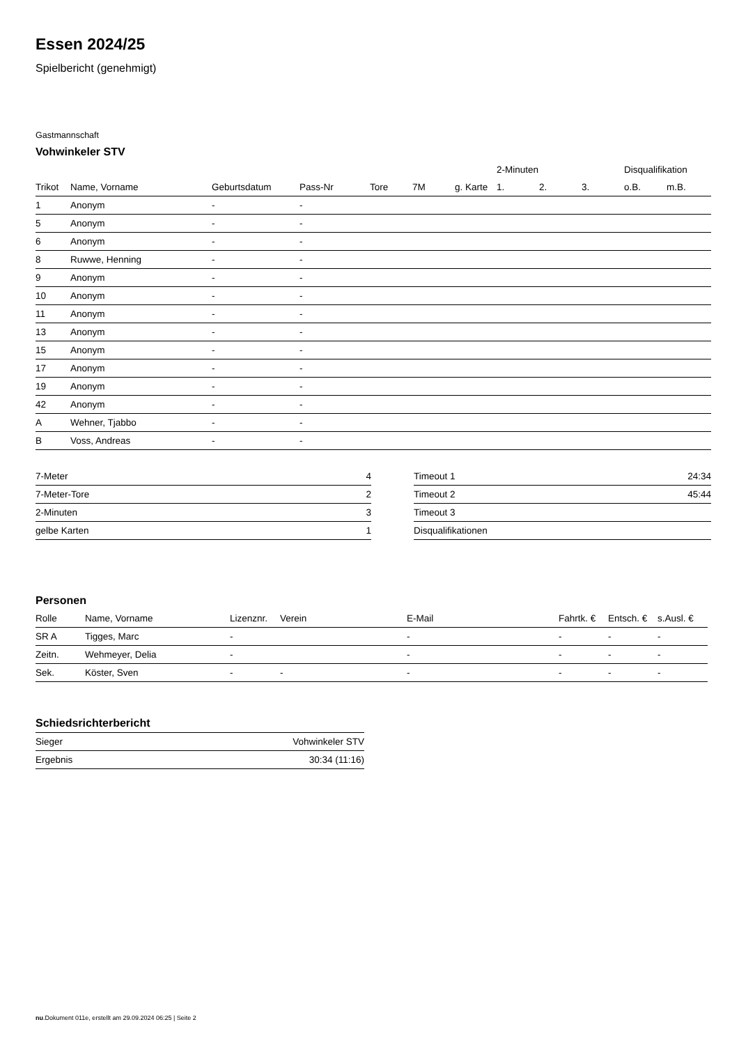Essen 2024/25
Spielbericht (genehmigt)
Gastmannschaft
Vohwinkeler STV
| | | | | | | | 2-Minuten | | | Disqualifikation | |
| --- | --- | --- | --- | --- | --- | --- | --- | --- | --- | --- | --- |
| Trikot | Name, Vorname | Geburtsdatum | Pass-Nr | Tore | 7M | g. Karte | 1. | 2. | 3. | o.B. | m.B. |
| 1 | Anonym | - | - | | | | | | | | |
| 5 | Anonym | - | - | | | | | | | | |
| 6 | Anonym | - | - | | | | | | | | |
| 8 | Ruwwe, Henning | - | - | | | | | | | | |
| 9 | Anonym | - | - | | | | | | | | |
| 10 | Anonym | - | - | | | | | | | | |
| 11 | Anonym | - | - | | | | | | | | |
| 13 | Anonym | - | - | | | | | | | | |
| 15 | Anonym | - | - | | | | | | | | |
| 17 | Anonym | - | - | | | | | | | | |
| 19 | Anonym | - | - | | | | | | | | |
| 42 | Anonym | - | - | | | | | | | | |
| A | Wehner, Tjabbo | - | - | | | | | | | | |
| B | Voss, Andreas | - | - | | | | | | | | |
| 7-Meter | 4 |
| 7-Meter-Tore | 2 |
| 2-Minuten | 3 |
| gelbe Karten | 1 |
| Timeout 1 | 24:34 |
| Timeout 2 | 45:44 |
| Timeout 3 | |
| Disqualifikationen | |
Personen
| Rolle | Name, Vorname | Lizenznr. | Verein | E-Mail | Fahrtk. € | Entsch. € | s.Ausl. € |
| --- | --- | --- | --- | --- | --- | --- | --- |
| SR A | Tigges, Marc | - | | - | - | - | - |
| Zeitn. | Wehmeyer, Delia | - | | - | - | - | - |
| Sek. | Köster, Sven | - | - | - | - | - | - |
Schiedsrichterbericht
| Sieger | Vohwinkeler STV |
| Ergebnis | 30:34 (11:16) |
nu.Dokument 011e, erstellt am 29.09.2024 06:25 | Seite 2